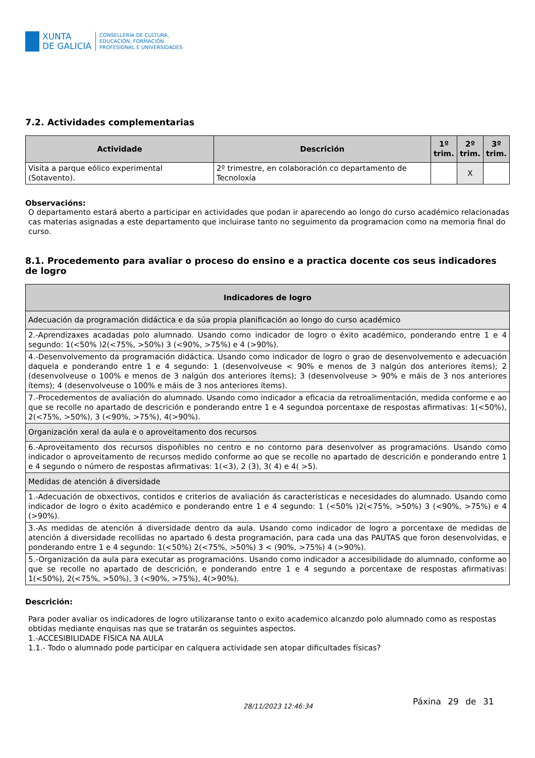XUNTA
DE GALICIA
CONSELLERÍA DE CULTURA,
EDUCACIÓN, FORMACIÓN
PROFESIONAL E UNIVERSIDADES
7.2. Actividades complementarias
| Actividade | Descrición | 1º trim. | 2º trim. | 3º trim. |
| --- | --- | --- | --- | --- |
| Visita a parque eólico experimental (Sotavento). | 2º trimestre, en colaboración co departamento de Tecnoloxía | | X | |
Observacións:
O departamento estará aberto a participar en actividades que podan ir aparecendo ao longo do curso académico relacionadas cas materias asignadas a este departamento que incluirase tanto no seguimento da programacion como na memoria final do curso.
8.1. Procedemento para avaliar o proceso do ensino e a practica docente cos seus indicadores de logro
| Indicadores de logro |
| --- |
| Adecuación da programación didáctica e da súa propia planificación ao longo do curso académico |
| 2.-Aprendizaxes acadadas polo alumnado. Usando como indicador de logro o éxito académico, ponderando entre 1 e 4 segundo: 1(<50% )2(<75%, >50%) 3 (<90%, >75%) e 4 (>90%). |
| 4.-Desenvolvemento da programación didáctica. Usando como indicador de logro o grao de desenvolvemento e adecuación daquela e ponderando entre 1 e 4 segundo: 1 (desenvolveuse < 90% e menos de 3 nalgún dos anteriores ítems); 2 (desenvolveuse o 100% e menos de 3 nalgún dos anteriores ítems); 3 (desenvolveuse > 90% e máis de 3 nos anteriores ítems); 4 (desenvolveuse o 100% e máis de 3 nos anteriores ítems). |
| 7.-Procedementos de avaliación do alumnado. Usando como indicador a eficacia da retroalimentación, medida conforme e ao que se recolle no apartado de descrición e ponderando entre 1 e 4 segundoa porcentaxe de respostas afirmativas: 1(<50%), 2(<75%, >50%), 3 (<90%, >75%), 4(>90%). |
| Organización xeral da aula e o aproveitamento dos recursos |
| 6.-Aproveitamento dos recursos dispoñibles no centro e no contorno para desenvolver as programacións. Usando como indicador o aproveitamento de recursos medido conforme ao que se recolle no apartado de descrición e ponderando entre 1 e 4 segundo o número de respostas afirmativas: 1(<3), 2 (3), 3( 4) e 4( >5). |
| Medidas de atención á diversidade |
| 1.-Adecuación de obxectivos, contidos e criterios de avaliación ás características e necesidades do alumnado. Usando como indicador de logro o éxito académico e ponderando entre 1 e 4 segundo: 1 (<50% )2(<75%, >50%) 3 (<90%, >75%) e 4 (>90%). |
| 3.-As medidas de atención á diversidade dentro da aula. Usando como indicador de logro a porcentaxe de medidas de atención á diversidade recollidas no apartado 6 desta programación, para cada una das PAUTAS que foron desenvolvidas, e ponderando entre 1 e 4 segundo: 1(<50%) 2(<75%, >50%) 3 < (90%, >75%) 4 (>90%). |
| 5.-Organización da aula para executar as programacións. Usando como indicador a accesibilidade do alumnado, conforme ao que se recolle no apartado de descrición, e ponderando entre 1 e 4 segundo a porcentaxe de respostas afirmativas: 1(<50%), 2(<75%, >50%), 3 (<90%, >75%), 4(>90%). |
Descrición:
Para poder avaliar os indicadores de logro utilizaranse tanto o exito academico alcanzdo polo alumnado como as respostas obtidas mediante enquisas nas que se tratarán os seguintes aspectos.
1.-ACCESIBILIDADE FÍSICA NA AULA
1.1.- Todo o alumnado pode participar en calquera actividade sen atopar dificultades físicas?
28/11/2023 12:46:34 Páxina 29 de 31